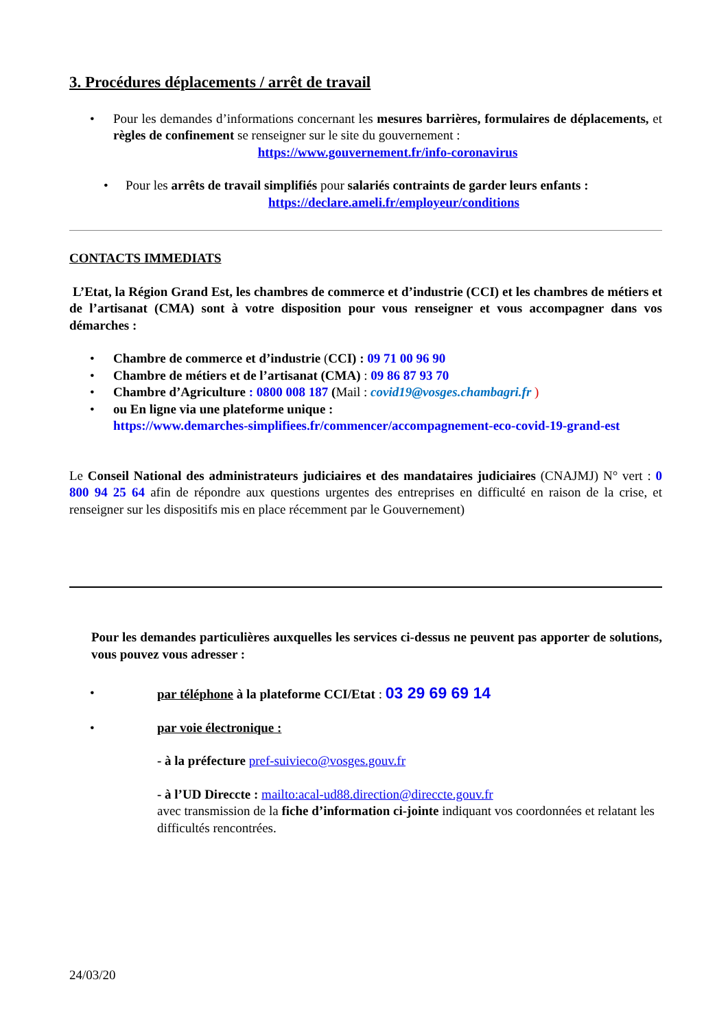3. Procédures déplacements / arrêt de travail
• Pour les demandes d’informations concernant les mesures barrières, formulaires de déplacements, et règles de confinement se renseigner sur le site du gouvernement :
https://www.gouvernement.fr/info-coronavirus
• Pour les arrêts de travail simplifiés pour salariés contraints de garder leurs enfants :
https://declare.ameli.fr/employeur/conditions
CONTACTS IMMEDIATS
L’Etat, la Région Grand Est, les chambres de commerce et d’industrie (CCI) et les chambres de métiers et de l’artisanat (CMA) sont à votre disposition pour vous renseigner et vous accompagner dans vos démarches :
• Chambre de commerce et d’industrie (CCI) : 09 71 00 96 90
• Chambre de métiers et de l’artisanat (CMA) : 09 86 87 93 70
• Chambre d’Agriculture : 0800 008 187 (Mail : covid19@vosges.chambagri.fr )
• ou En ligne via une plateforme unique :
https://www.demarches-simplifiees.fr/commencer/accompagnement-eco-covid-19-grand-est
Le Conseil National des administrateurs judiciaires et des mandataires judiciaires (CNAJMJ) N° vert : 0 800 94 25 64 afin de répondre aux questions urgentes des entreprises en difficulté en raison de la crise, et renseigner sur les dispositifs mis en place récemment par le Gouvernement)
Pour les demandes particulières auxquelles les services ci-dessus ne peuvent pas apporter de solutions, vous pouvez vous adresser :
• par téléphone à la plateforme CCI/Etat : 03 29 69 69 14
• par voie électronique :
- à la préfecture pref-suivieco@vosges.gouv.fr
- à l’UD Direccte : mailto:acal-ud88.direction@direccte.gouv.fr
avec transmission de la fiche d’information ci-jointe indiquant vos coordonnées et relatant les difficultés rencontrées.
24/03/20